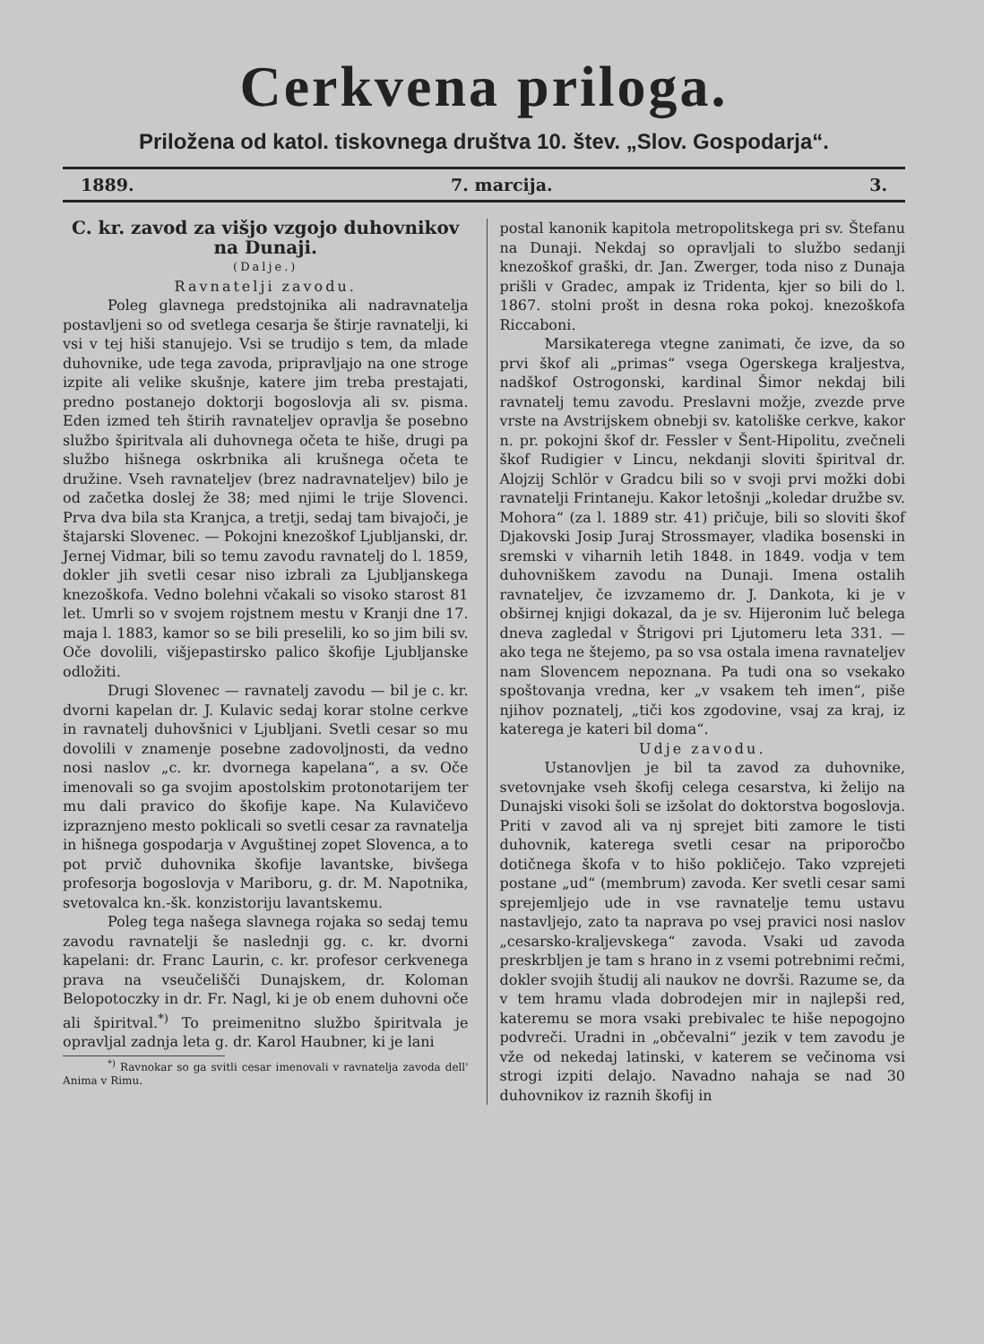Cerkvena priloga.
Priložena od katol. tiskovnega društva 10. štev. „Slov. Gospodarja“.
1889. 7. marcija. 3.
C. kr. zavod za višjo vzgojo duhovnikov na Dunaji.
(Dalje.)
Ravnatelji zavodu.
Poleg glavnega predstojnika ali nadravnatelja postavljeni so od svetlega cesarja še štirje ravnatelji, ki vsi v tej hiši stanujejo. Vsi se trudijo s tem, da mlade duhovnike, ude tega zavoda, pripravljajo na one stroge izpite ali velike skušnje, katere jim treba prestajati, predno postanejo doktorji bogoslovja ali sv. pisma. Eden izmed teh štirih ravnateljev opravlja še posebno službo špiritvala ali duhovnega očeta te hiše, drugi pa službo hišnega oskrbnika ali krušnega očeta te družine. Vseh ravnateljev (brez nadravnateljev) bilo je od začetka doslej že 38; med njimi le trije Slovenci. Prva dva bila sta Kranjca, a tretji, sedaj tam bivajoči, je štajarski Slovenec. — Pokojni knezoškof Ljubljanski, dr. Jernej Vidmar, bili so temu zavodu ravnatelj do l. 1859, dokler jih svetli cesar niso izbrali za Ljubljanskega knezoškofa. Vedno bolehni včakali so visoko starost 81 let. Umrli so v svojem rojstnem mestu v Kranji dne 17. maja l. 1883, kamor so se bili preselili, ko so jim bili sv. Oče dovolili, višjepastirsko palico škofije Ljubljanske odložiti.
Drugi Slovenec — ravnatelj zavodu — bil je c. kr. dvorni kapelan dr. J. Kulavic sedaj korar stolne cerkve in ravnatelj duhovšnici v Ljubljani. Svetli cesar so mu dovolili v znamenje posebne zadovoljnosti, da vedno nosi naslov „c. kr. dvornega kapelana“, a sv. Oče imenovali so ga svojim apostolskim protonotarijem ter mu dali pravico do škofije kape. Na Kulavičevo izpraznjeno mesto poklicali so svetli cesar za ravnatelja in hišnega gospodarja v Avguštinej zopet Slovenca, a to pot prvič duhovnika škofije lavantske, bivšega profesorja bogoslovja v Mariboru, g. dr. M. Napotnika, svetovalca kn.-šk. konzistoriju lavantskemu.
Poleg tega našega slavnega rojaka so sedaj temu zavodu ravnatelji še naslednji gg. c. kr. dvorni kapelani: dr. Franc Laurin, c. kr. profesor cerkvenega prava na vseučelišči Dunajskem, dr. Koloman Belopotoczky in dr. Fr. Nagl, ki je ob enem duhovni oče ali špiritval.<sup>*)</sup> To preimenitno službo špiritvala je opravljal zadnja leta g. dr. Karol Haubner, ki je lani
<sup>*)</sup> Ravnokar so ga svitli cesar imenovali v ravnatelja zavoda dell' Anima v Rimu.
postal kanonik kapitola metropolitskega pri sv. Štefanu na Dunaji. Nekdaj so opravljali to službo sedanji knezoškof graški, dr. Jan. Zwerger, toda niso z Dunaja prišli v Gradec, ampak iz Tridenta, kjer so bili do l. 1867. stolni prošt in desna roka pokoj. knezoškofa Riccaboni.
Marsikaterega vtegne zanimati, če izve, da so prvi škof ali „primas“ vsega Ogerskega kraljestva, nadškof Ostrogonski, kardinal Šimor nekdaj bili ravnatelj temu zavodu. Preslavni možje, zvezde prve vrste na Avstrijskem obnebji sv. katoliške cerkve, kakor n. pr. pokojni škof dr. Fessler v Šent-Hipolitu, zvečneli škof Rudigier v Lincu, nekdanji sloviti špiritval dr. Alojzij Schlör v Gradcu bili so v svoji prvi možki dobi ravnatelji Frintaneju. Kakor letošnji „koledar družbe sv. Mohora“ (za l. 1889 str. 41) pričuje, bili so sloviti škof Djakovski Josip Juraj Strossmayer, vladika bosenski in sremski v viharnih letih 1848. in 1849. vodja v tem duhovniškem zavodu na Dunaji. Imena ostalih ravnateljev, če izvzamemo dr. J. Dankota, ki je v obširnej knjigi dokazal, da je sv. Hijeronim luč belega dneva zagledal v Štrigovi pri Ljutomeru leta 331. — ako tega ne štejemo, pa so vsa ostala imena ravnateljev nam Slovencem nepoznana. Pa tudi ona so vsekako spoštovanja vredna, ker „v vsakem teh imen“, piše njihov poznatelj, „tiči kos zgodovine, vsaj za kraj, iz katerega je kateri bil doma“.
Udje zavodu.
Ustanovljen je bil ta zavod za duhovnike, svetovnjake vseh škofij celega cesarstva, ki želijo na Dunajski visoki šoli se izšolat do doktorstva bogoslovja. Priti v zavod ali va nj sprejet biti zamore le tisti duhovnik, katerega svetli cesar na priporočbo dotičnega škofa v to hišo pokličejo. Tako vzprejeti postane „ud“ (membrum) zavoda. Ker svetli cesar sami sprejemljejo ude in vse ravnatelje temu ustavu nastavljejo, zato ta naprava po vsej pravici nosi naslov „cesarsko-kraljevskega“ zavoda. Vsaki ud zavoda preskrbljen je tam s hrano in z vsemi potrebnimi rečmi, dokler svojih študij ali naukov ne dovrši. Razume se, da v tem hramu vlada dobrodejen mir in najlepši red, kateremu se mora vsaki prebivalec te hiše nepogojno podvreči. Uradni in „občevalni“ jezik v tem zavodu je vže od nekedaj latinski, v katerem se večinoma vsi strogi izpiti delajo. Navadno nahaja se nad 30 duhovnikov iz raznih škofij in